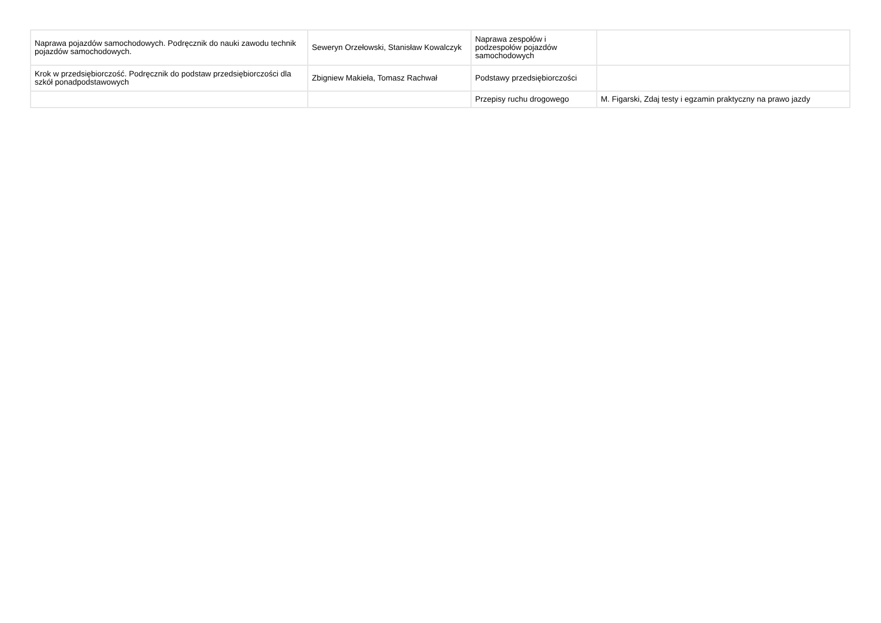| Naprawa pojazdów samochodowych. Podręcznik do nauki zawodu technik pojazdów samochodowych. | Seweryn Orzełowski, Stanisław Kowalczyk | Naprawa zespołów i podzespołów pojazdów samochodowych | |
| Krok w przedsiębiorczość. Podręcznik do podstaw przedsiębiorczości dla szkół ponadpodstawowych | Zbigniew Makieła, Tomasz Rachwał | Podstawy przedsiębiorczości | |
| | | Przepisy ruchu drogowego | M. Figarski, Zdaj testy i egzamin praktyczny na prawo jazdy |